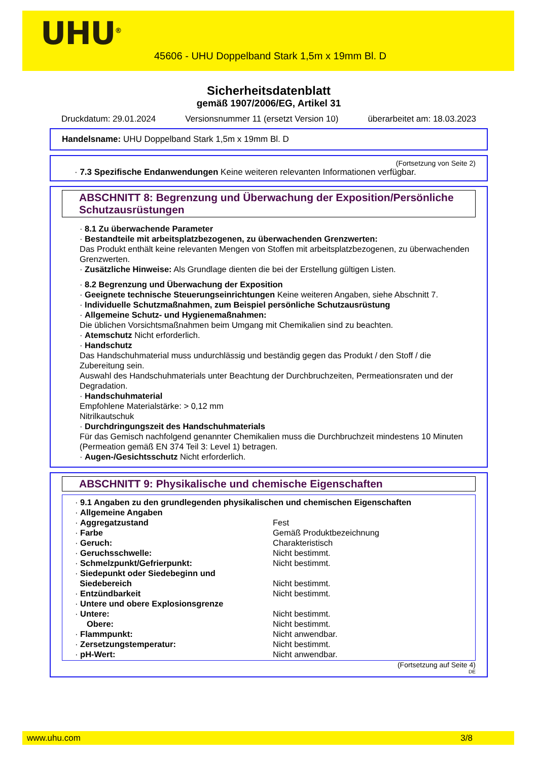UHU<sup>®</sup>
45606 - UHU Doppelband Stark 1,5m x 19mm Bl. D
Sicherheitsdatenblatt
gemäß 1907/2006/EG, Artikel 31
Druckdatum: 29.01.2024 Versionsnummer 11 (ersetzt Version 10) überarbeitet am: 18.03.2023
Handelsname: UHU Doppelband Stark 1,5m x 19mm Bl. D
(Fortsetzung von Seite 2)
· 7.3 Spezifische Endanwendungen Keine weiteren relevanten Informationen verfügbar.
ABSCHNITT 8: Begrenzung und Überwachung der Exposition/Persönliche Schutzausrüstungen
· 8.1 Zu überwachende Parameter
· Bestandteile mit arbeitsplatzbezogenen, zu überwachenden Grenzwerten:
Das Produkt enthält keine relevanten Mengen von Stoffen mit arbeitsplatzbezogenen, zu überwachenden Grenzwerten.
· Zusätzliche Hinweise: Als Grundlage dienten die bei der Erstellung gültigen Listen.
· 8.2 Begrenzung und Überwachung der Exposition
· Geeignete technische Steuerungseinrichtungen Keine weiteren Angaben, siehe Abschnitt 7.
· Individuelle Schutzmaßnahmen, zum Beispiel persönliche Schutzausrüstung
· Allgemeine Schutz- und Hygienemaßnahmen:
Die üblichen Vorsichtsmaßnahmen beim Umgang mit Chemikalien sind zu beachten.
· Atemschutz Nicht erforderlich.
· Handschutz
Das Handschuhmaterial muss undurchlässig und beständig gegen das Produkt / den Stoff / die Zubereitung sein.
Auswahl des Handschuhmaterials unter Beachtung der Durchbruchzeiten, Permeationsraten und der Degradation.
· Handschuhmaterial
Empfohlene Materialstärke: > 0,12 mm
Nitrilkautschuk
· Durchdringungszeit des Handschuhmaterials
Für das Gemisch nachfolgend genannter Chemikalien muss die Durchbruchzeit mindestens 10 Minuten (Permeation gemäß EN 374 Teil 3: Level 1) betragen.
· Augen-/Gesichtsschutz Nicht erforderlich.
ABSCHNITT 9: Physikalische und chemische Eigenschaften
· 9.1 Angaben zu den grundlegenden physikalischen und chemischen Eigenschaften
· Allgemeine Angaben
· Aggregatzustand Fest
· Farbe Gemäß Produktbezeichnung
· Geruch: Charakteristisch
· Geruchsschwelle: Nicht bestimmt.
· Schmelzpunkt/Gefrierpunkt: Nicht bestimmt.
· Siedepunkt oder Siedebeginn und
Siedebereich Nicht bestimmt.
· Entzündbarkeit Nicht bestimmt.
· Untere und obere Explosionsgrenze
· Untere: Nicht bestimmt.
Obere: Nicht bestimmt.
· Flammpunkt: Nicht anwendbar.
· Zersetzungstemperatur: Nicht bestimmt.
· pH-Wert: Nicht anwendbar.
(Fortsetzung auf Seite 4)
DE
www.uhu.com 3/8